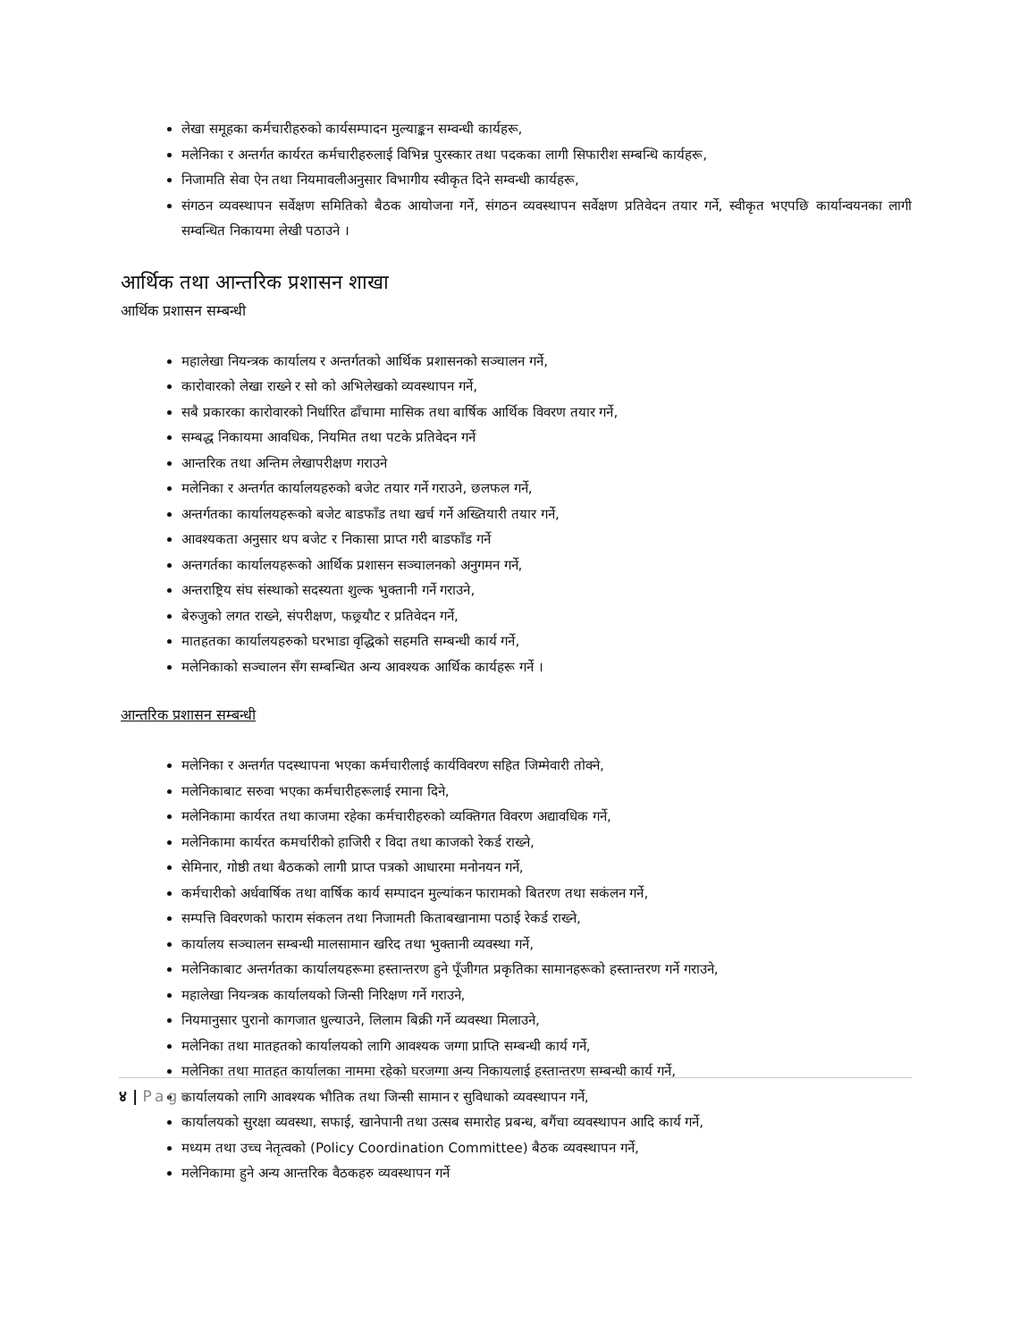लेखा समूहका कर्मचारीहरुको कार्यसम्पादन मुल्याङ्कन सम्वन्धी कार्यहरू,
मलेनिका र अन्तर्गत कार्यरत कर्मचारीहरुलाई विभिन्न पुरस्कार तथा पदकका लागी सिफारीश सम्बन्धि कार्यहरू,
निजामति सेवा ऐन तथा नियमावलीअनुसार विभागीय स्वीकृत दिने सम्वन्धी कार्यहरू,
संगठन व्यवस्थापन सर्वेक्षण समितिको बैठक आयोजना गर्ने, संगठन व्यवस्थापन सर्वेक्षण प्रतिवेदन तयार गर्ने, स्वीकृत भएपछि कार्यान्वयनका लागी सम्वन्धित निकायमा लेखी पठाउने ।
आर्थिक तथा आन्तरिक प्रशासन शाखा
आर्थिक प्रशासन सम्बन्धी
महालेखा नियन्त्रक कार्यालय र अन्तर्गतको आर्थिक प्रशासनको सञ्चालन गर्ने,
कारोवारको लेखा राख्ने र सो को अभिलेखको व्यवस्थापन गर्ने,
सबै प्रकारका कारोवारको निर्धारित ढाँचामा मासिक तथा बार्षिक आर्थिक विवरण तयार गर्ने,
सम्बद्ध निकायमा आवधिक, नियमित तथा पटके प्रतिवेदन गर्ने
आन्तरिक तथा अन्तिम लेखापरीक्षण गराउने
मलेनिका र अन्तर्गत कार्यालयहरुको बजेट तयार गर्ने गराउने, छलफल गर्ने,
अन्तर्गतका कार्यालयहरूको बजेट बाडफाँड तथा खर्च गर्ने अख्तियारी तयार गर्ने,
आवश्यकता अनुसार थप बजेट र निकासा प्राप्त गरी बाडफाँड गर्ने
अन्तगर्तका कार्यालयहरूको आर्थिक प्रशासन सञ्चालनको अनुगमन गर्ने,
अन्तराष्ट्रिय संघ संस्थाको सदस्यता शुल्क भुक्तानी गर्ने गराउने,
बेरुजुको लगत राख्ने, संपरीक्षण, फछ्र्यौट र प्रतिवेदन गर्ने,
मातहतका कार्यालयहरुको घरभाडा वृद्धिको सहमति सम्बन्धी कार्य गर्ने,
मलेनिकाको सञ्चालन सँग सम्बन्धित अन्य आवश्यक आर्थिक कार्यहरू गर्ने ।
आन्तरिक प्रशासन सम्बन्धी
मलेनिका र अन्तर्गत पदस्थापना भएका कर्मचारीलाई कार्यविवरण सहित जिम्मेवारी तोक्ने,
मलेनिकाबाट सरुवा भएका कर्मचारीहरूलाई रमाना दिने,
मलेनिकामा कार्यरत तथा काजमा रहेका कर्मचारीहरुको व्यक्तिगत विवरण अद्यावधिक गर्ने,
मलेनिकामा कार्यरत कमर्चारीको हाजिरी र विदा तथा काजको रेकर्ड राख्ने,
सेमिनार, गोष्ठी तथा बैठकको लागी प्राप्त पत्रको आधारमा मनोनयन गर्ने,
कर्मचारीको अर्धवार्षिक तथा वार्षिक कार्य सम्पादन मुल्यांकन फारामको बितरण तथा सकंलन गर्ने,
सम्पत्ति विवरणको फाराम संकलन तथा निजामती किताबखानामा पठाई रेकर्ड राख्ने,
कार्यालय सञ्चालन सम्बन्धी मालसामान खरिद तथा भुक्तानी व्यवस्था गर्ने,
मलेनिकाबाट अन्तर्गतका कार्यालयहरूमा हस्तान्तरण हुने पूँजीगत प्रकृतिका सामानहरूको हस्तान्तरण गर्ने गराउने,
महालेखा नियन्त्रक कार्यालयको जिन्सी निरिक्षण गर्ने गराउने,
नियमानुसार पुरानो कागजात धुल्याउने, लिलाम बिक्री गर्ने व्यवस्था मिलाउने,
मलेनिका तथा मातहतको कार्यालयको लागि आवश्यक जग्गा प्राप्ति सम्बन्धी कार्य गर्ने,
मलेनिका तथा मातहत कार्यालका नाममा रहेको घरजग्गा अन्य निकायलाई हस्तान्तरण सम्बन्धी कार्य गर्ने,
कार्यालयको लागि आवश्यक भौतिक तथा जिन्सी सामान र सुविधाको व्यवस्थापन गर्ने,
कार्यालयको सुरक्षा व्यवस्था, सफाई, खानेपानी तथा उत्सब समारोह प्रबन्ध, बगैंचा व्यवस्थापन आदि कार्य गर्ने,
मध्यम तथा उच्च नेतृत्वको (Policy Coordination Committee) बैठक व्यवस्थापन गर्ने,
मलेनिकामा हुने अन्य आन्तरिक वैठकहरु व्यवस्थापन गर्ने
४ | Page